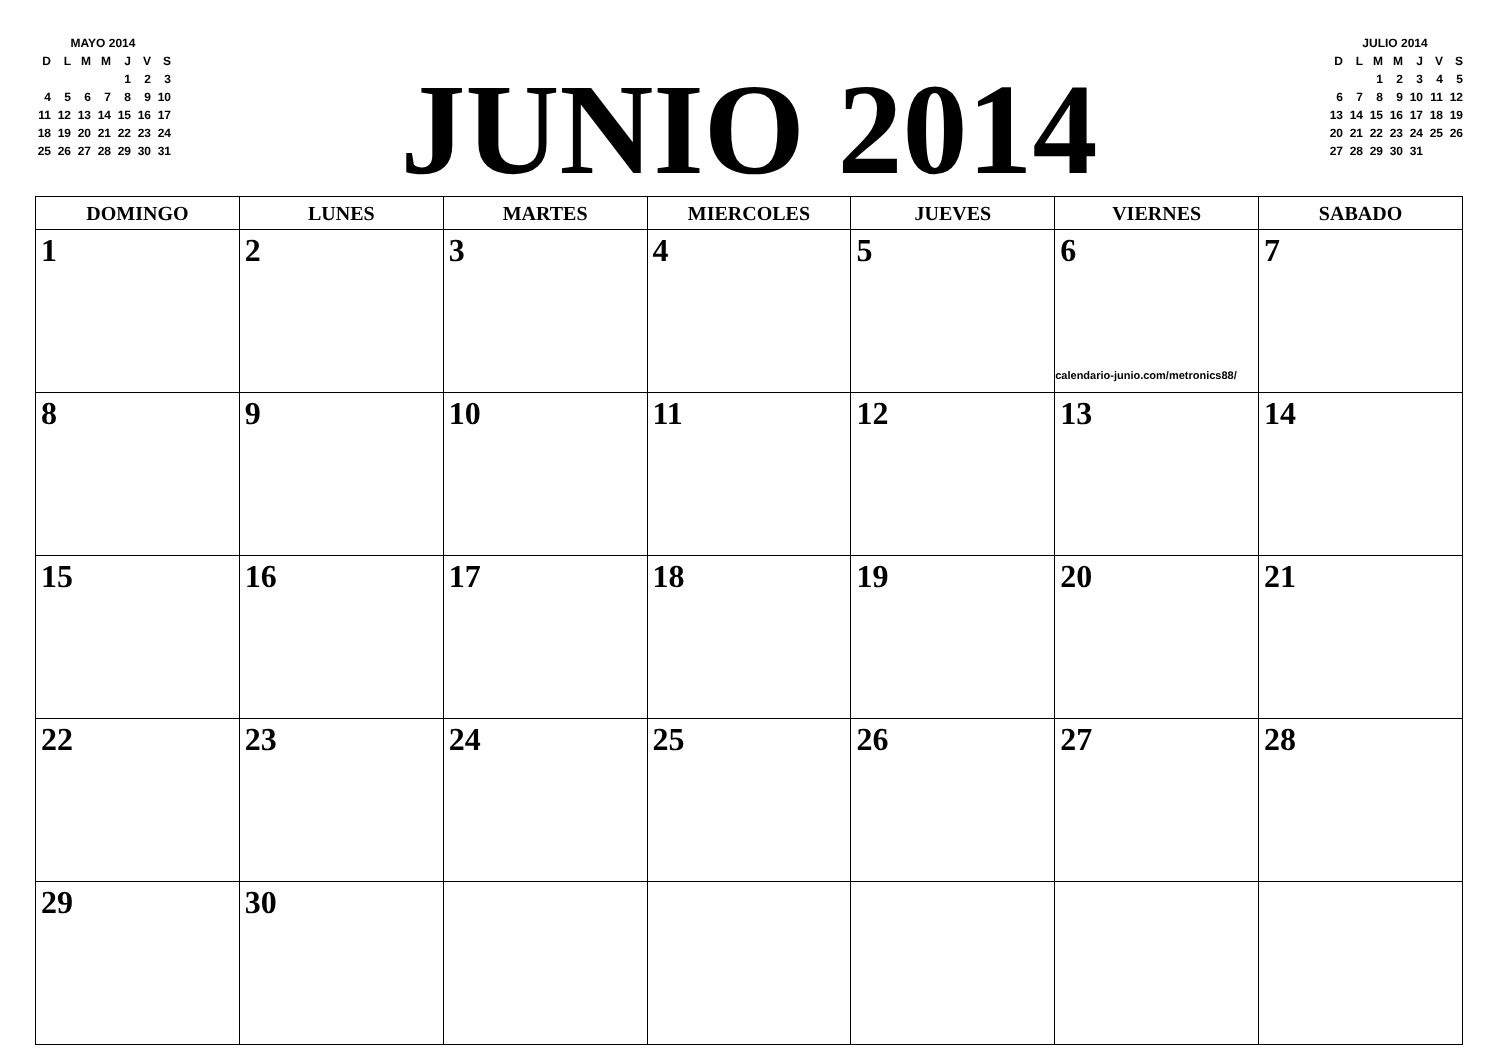MAYO 2014
| D | L | M | M | J | V | S |
| | | | | 1 | 2 | 3 |
| 4 | 5 | 6 | 7 | 8 | 9 | 10 |
| 11 | 12 | 13 | 14 | 15 | 16 | 17 |
| 18 | 19 | 20 | 21 | 22 | 23 | 24 |
| 25 | 26 | 27 | 28 | 29 | 30 | 31 |
JUNIO 2014
JULIO 2014
| D | L | M | M | J | V | S |
| | | 1 | 2 | 3 | 4 | 5 |
| 6 | 7 | 8 | 9 | 10 | 11 | 12 |
| 13 | 14 | 15 | 16 | 17 | 18 | 19 |
| 20 | 21 | 22 | 23 | 24 | 25 | 26 |
| 27 | 28 | 29 | 30 | 31 | | |
| DOMINGO | LUNES | MARTES | MIERCOLES | JUEVES | VIERNES | SABADO |
| --- | --- | --- | --- | --- | --- | --- |
| 1 | 2 | 3 | 4 | 5 | 6 calendario-junio.com/metronics88/ | 7 |
| 8 | 9 | 10 | 11 | 12 | 13 | 14 |
| 15 | 16 | 17 | 18 | 19 | 20 | 21 |
| 22 | 23 | 24 | 25 | 26 | 27 | 28 |
| 29 | 30 | | | | | |